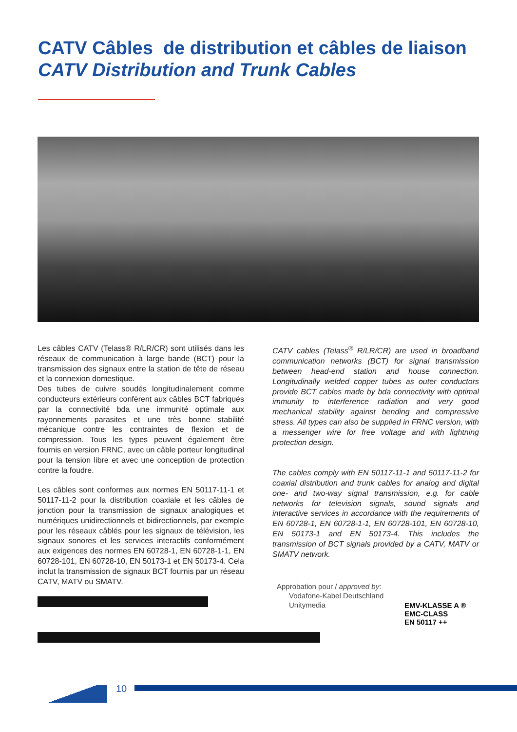CATV Câbles de distribution et câbles de liaison
CATV Distribution and Trunk Cables
Les câbles CATV (Telass® R/LR/CR) sont utilisés dans les réseaux de communication à large bande (BCT) pour la transmission des signaux entre la station de tête de réseau et la connexion domestique.
Des tubes de cuivre soudés longitudinalement comme conducteurs extérieurs confèrent aux câbles BCT fabriqués par la connectivité bda une immunité optimale aux rayonnements parasites et une très bonne stabilité mécanique contre les contraintes de flexion et de compression. Tous les types peuvent également être fournis en version FRNC, avec un câble porteur longitudinal pour la tension libre et avec une conception de protection contre la foudre.
Les câbles sont conformes aux normes EN 50117-11-1 et 50117-11-2 pour la distribution coaxiale et les câbles de jonction pour la transmission de signaux analogiques et numériques unidirectionnels et bidirectionnels, par exemple pour les réseaux câblés pour les signaux de télévision, les signaux sonores et les services interactifs conformément aux exigences des normes EN 60728-1, EN 60728-1-1, EN 60728-101, EN 60728-10, EN 50173-1 et EN 50173-4. Cela inclut la transmission de signaux BCT fournis par un réseau CATV, MATV ou SMATV.
CATV cables (Telass<sup>®</sup> R/LR/CR) are used in broadband communication networks (BCT) for signal transmission between head-end station and house connection. Longitudinally welded copper tubes as outer conductors provide BCT cables made by bda connectivity with optimal immunity to interference radiation and very good mechanical stability against bending and compressive stress. All types can also be supplied in FRNC version, with a messenger wire for free voltage and with lightning protection design.
The cables comply with EN 50117-11-1 and 50117-11-2 for coaxial distribution and trunk cables for analog and digital one- and two-way signal transmission, e.g. for cable networks for television signals, sound signals and interactive services in accordance with the requirements of EN 60728-1, EN 60728-1-1, EN 60728-101, EN 60728-10, EN 50173-1 and EN 50173-4. This includes the transmission of BCT signals provided by a CATV, MATV or SMATV network.
Approbation pour / approved by:
Vodafone-Kabel Deutschland
Unitymedia
EMV-KLASSE A ®
EMC-CLASS
EN 50117 ++
10